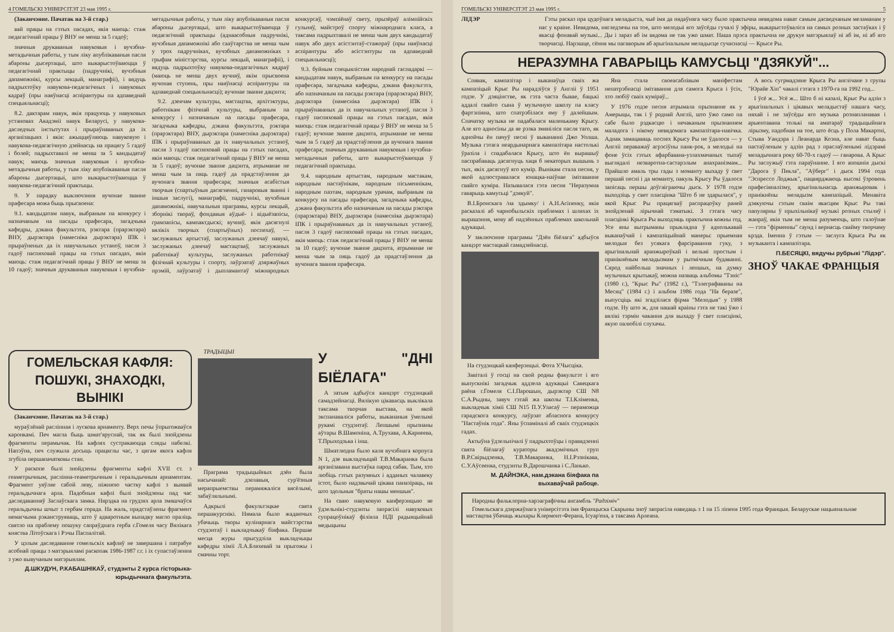4 ГОМЕЛЬСКІ УНІВЕРСІТЭТ 23 мая 1995 г.
(Заканчэнне. Пачатак на 3-й стар.)
вай працы на гэтых пасадах, якія маюць: стаж педагагічнай працы ў ВНУ не менш за 5 гадоў;
значныя друкаваныя навуковыя і вучэбна-метадычныя работы, у тым ліку апублікаваныя пасля абароны дысертацыі, што выкарыстоўваюцца ў педагагічнай практыцы (падручнікі, вучэбныя дапаможнікі, курсы лекцый, манаграфіі), і вядуць падрыхтоўку навукова-педагагічных і навуковых кадраў (пры наяўнасці аспірантуры па адпаведнай спецыяльнасці);
8.2. дактарам навук, якія працуюць у навуковых установах Акадэміі навук Беларусі, у навукова-даследчых інстытутах і прыраўнаваных да іх арганізацыях і якія: ажыццяўляюць навуковую і навукова-педагагічную дзейнасць на працягу 5 гадоў і болей; падрыхтавалі не менш за 5 кандыдатаў навук; маюць значныя навуковыя і вучэбна-метадычныя работы, у тым ліку апублікаваныя пасля абароны дысертацыі, што выкарыстоўваюцца ў навукова-педагагічнай практыцы.
9. У парадку выключэння вучонае званне прафесара можа быць прысвоена:
9.1. кандыдатам навук, выбраным па конкурсу і назначаным на пасады прафесара, загадчыка кафедры, дэкана факультэта, рэктара (прарэктара) ВНУ, дырэктара (намесніка дырэктара) ІПК і прыраўненых да іх навучальных устаноў, пасля 3 гадоў паспяховай працы на гэтых пасадах, якія маюць: стаж педагагічнай працы ў ВНУ не менш за 10 гадоў; значныя друкаваныя навуковыя і вучэбна-метадычныя работы, у тым ліку апублікаваныя пасля абароны дысертацыі, што выкарыстоўваюцца ў педагагічнай практыцы (аднаасобныя падручнікі, вучэбныя дапаможнікі або сааўтарства не менш чым у трох падручніках, вучэбных дапаможніках з грыфам міністэрства, курсы лекцый, манаграфіі), і вядуць падрыхтоўку навукова-педагагічных кадраў (маюць не менш двух вучняў, якім прысвоена вучоная ступень, пры наяўнасці аспірантуры па адпаведнай спецыяльнасці); вучонае званне дацэнта;
9.2. дзеячам культуры, мастацтва, архітэктуры, работнікам фізічнай культуры, выбраным па конкурсу і назначаным на пасады прафесара, загадчыка кафедры, дэкана факультэта, рэктара (прарэктара) ВНУ, дырэктара (намесніка дырэктара) ІПК і прыраўнаваных да іх навучальных устаноў, пасля 3 гадоў паспяховай працы на гэтых пасадах, якія маюць: стаж педагагічнай працы ў ВНУ не менш за 5 гадоў; вучонае званне дацэнта, атрыманае не менш чым за пяць гадоў да прадстаўлення да вучонага звання прафесара; значныя асабістыя творчыя (спартыўныя дасягненні, ганаровыя званні і іншыя заслугі), манаграфіі, падручнікі, вучэбныя дапаможнікі, навучальныя праграмы, курсы лекцый, зборнікі твораў, фондавыя аўдыё- і відыёзапісы, грамзапісы, кампактдыскі; вучняў, якія дасягнулі вялікіх творчых (спартыўных) поспехаў, — заслужаных артыстаў, заслужаных дзеячаў навукі, заслужаных дзеячаў мастацтваў, заслужаных работнікаў культуры, заслужаных работнікаў фізічнай культуры і спорту, лаўрэатаў дзяржаўных прэмій, лаўрэатаў і дыпламантаў міжнародных конкурсаў, чэмпіёнаў свету, прызёраў алімпійскіх гульняў, майстроў спорту міжнароднага класа, а таксама падрыхтавалі не менш чым двух кандыдатаў навук або двух асістэнтаў-стажораў (пры наяўнасці аспірантуры або асістэнтуры па адпаведнай спецыяльнасці);
9.3. буйным спецыялістам народнай гаспадаркі — кандыдатам навук, выбраным па конкурсу на пасады прафесара, загадчыка кафедры, дэкана факультэта, або назначаным на пасады рэктара (прарэктара) ВНУ, дырэктара (намесніка дырэктара) ІПК і прыраўнаваных да іх навучальных устаноў, пасля 3 гадоў паспяховай працы на гэтых пасадах, якія маюць: стаж педагагічнай працы ў ВНУ не менш за 5 гадоў; вучонае званне дацэнта, атрыманае не менш чым за 5 гадоў да прадстаўлення да вучонага звання прафесара; значныя друкаваныя навуковыя і вучэбна-метадычныя работы, што выкарыстоўваюцца ў педагагічнай практыцы.
9.4. народным артыстам, народным мастакам, народным настаўнікам, народным пісьменнікам, народным паэтам, народным урачам, выбраным па конкурсу на пасады прафесара, загадчыка кафедры, дэкана факультэта або назначаным на пасады рэктара (прарэктара) ВНУ, дырэктара (намесніка дырэктара) ІПК і прыраўнаваных да іх навучальных устаноў, пасля 3 гадоў паспяховай працы на гэтых пасадах, якія маюць: стаж педагагічнай працы ў ВНУ не менш за 10 гадоў; вучонае званне дацэнта, атрыманае не менш чым за пяць гадоў да прадстаўлення да вучонага звання прафесара.
ГОМЕЛЬСКАЯ КАФЛЯ: ПОШУКІ, ЗНАХОДКІ, ВЫНІКІ
(Заканчэнне. Пачатак на 3-й стар.)
мураўлёнай раслінная і лускова арнаменту. Верх печы ўпрыгожваўся каронкамі. Печ магла быць шмат'яруснай, так як былі знойдзены фрагменты перамычак. На кафлях сустракаюцца сляды пабелкі. Напэўна, печ служыла досыць працяглы час, з цягам якога кафля згубіла першапачатковы стан.
У раскопе былі знойдзены фрагменты кафлі XVII ст. з геаметрычным, раслінна-геаметрычным і геральдычным арнаментам. Фрагмент уяўляе сабой леву, ніжнюю частку кафлі з выявай геральдычнага арла. Падобныя кафлі былі знойдзены пад час даследаванняў Заслаўскага замка. Нярэдка на грудзях арла змяшчаўся геральдычны шчыт з гербам горада. На жаль, прадстаўлены фрагмент немагчыма рэканструяваць, што ў адваротным выпадку магло праліць святло на праблему пошуку сапраўднага герба г.Гомеля часу Вялікага княства Літоўскага і Рэчы Паспалітай.
У цэлым даследаванне гомельскіх кафляў не завершана і патрабуе асобнай працы з матэрыяламі раскопак 1986-1987 г.г. і іх супастаўлення з ужо вывучаным матэрыялам.
Д.ШКУДУН, Р.КАБАШНІКАЎ, студэнты 2 курса гісторыка-юрыдычнага факультэта.
ТРАДЫЦЫІ
Праграма традыцыйных дзён была насычанай: дзелавыя, сур'ёзныя мерапрыемствы перамяжаліся вясёлымі, забаўляльнымі.
Адкрылі факультэцкае свята першакурснікі. Нямала было жадаючых убачыць творы кулінарнага майстэрства студэнтаў і выкладчыкаў біяфака. Першае месца журы прысудзіла выкладчыцы кафедры хіміі Л.А.Бляхевай за прыгожы і смачны торт.
У "ДНІ БІЁЛАГА"
А затым адбыўся канцэрт студэнцкай самадзейнасці. Вялікую цікавасць выклікала таксама творчая выстава, на якой экспанаваліся работы, выкананыя ўмелымі рукамі студэнтаў. Лепшымі прызнаны аўтары В.Шамоніна, А.Трухава, А.Карнеева, Т.Прыходзька і інш.
Шматлюдна было каля вучэбнага корпуса N 1, дзе выкладчыцай Т.В.Макаранка была арганізавана выстаўка парод сабак. Тым, хто любіць гэтых разумных і адданых чалавеку істот, было надзвычай цікава паназіраць, на што здольныя "браты нашы меншыя".
На сваю навуковую канферэнцыю яе ўдзельнікі-студэнты запрасілі навуковых супрацоўнікаў філіяла НДІ радыяцыйнай медыцыны
ГОМЕЛЬСКІ УНІВЕРСІТЭТ 23 мая 1995 г. 5
ЛІДЭР Гэты расказ пра цудоўнага меладыста, чыё імя да нядаўняга часу было практычна невядома нават самым дасведчаным меламанам у нас у краіне. Невядома, нягледзячы на тое, што мелодыі яго заўсёды гучалі ў эфіры, выкарыстоўваліся на самых розных застаўках і ў якасці фонавай музыкі... Ды і зараз аб ім вядома не так ужо шмат. Наша прэса практычна не друкуе матэрыялаў ні аб ім, ні аб яго творчасці. Нарэшце, сёння мы пагаворым аб арыгінальным меладысце сучаснасці — Крысе Ры.
НЕРАЗУМНА ГАВАРЫЦЬ КАМУСЬЦІ "ДЗЯКУЙ"...
Спявак, кампазітар і выканаўца сваіх жа кампазіцый Крыс Ры нарадзіўся ў Англіі ў 1951 годзе. У дзяцінстве, як гэта часта бывае, бацькі аддалі свайго сына ў музычную школу па класу фартэпіяна, што спатрэбілася яму ў далейшым. Спачатку музыка не падабалася маленькаму Крысу. Але яго адносіны да яе рэзка змяніліся пасля таго, як аднойчы ён пачуў песні ў выкананні Джо Уолша. Музыка гэтага неардынарнага кампазітара настолькі ўразіла і спадабалася Крысу, што ён вырашыў паспрабаваць дасягнуць хаця б некаторых вышынь з тых, якіх дасягнуў яго кумір. Вынікам стала песня, у якой адлюстравалася юнацка-наіўнае імітаванне свайго куміра. Называлася гэта песня "Неразумна гаварыць камусьці "дзякуй".
В.І.Бронскага /на здымку/ і А.Н.Асіпенку, якія расказалі аб чарнобыльскіх праблемах і шляхах іх вырашэння, мову аб надзённых праблемах школьнай адукацыі.
У заключэнне праграмы "Дзён біёлага" адбыўся канцэрт мастацкай самадзейнасці.
На студэнцкай канферэнцыі. Фота У.Чысціка.
Завіталі ў госці на свой родны факультэт і яго выпускнікі загадчык аддзела адукацыі Савецкага раёна г.Гомеля С.І.Парошын, дырэктар СШ N8 С.А.Рыдны, завуч гэтай жа школы Т.І.Кліменка, выкладчык хіміі СШ N15 П.У.Уласаў — пераможца гарадскога конкурсу, лаўрэат абласнога конкурсу "Настаўнік года". Яны ўспаміналі аб сваіх студэнцкіх гадах.
Актыўна ўдзельнічалі ў падрыхтоўцы і правядзенні свята біёлагаў кураторы акадэмічных груп В.Р.Свірыдзенка, Т.В.Макаранка, Н.І.Рэзнікава, С.У.Аўсеенка, студэнты В.Дарошчанка і С.Ланько.
М. ДАЙНЭКА, нам.дэкана біяфака па выхаваўчай рабоце.
Яна стала своеасаблівым маніфестам непатрэбнасці імітавання для самога Крыса і ўсіх, хто любіў сваіх куміраў...
У 1976 годзе песня атрымала прызнанне як у Амерыцы, так і ў роднай Англіі, што ўжо само па сабе было рэдкасцю і нечаканым прызнаннем маладога і нікому невядомага кампазітара-навічка. Аднак замацаваць поспех Крысу Ры не ўдалося — у Англіі пераважаў агрэсіўны панк-рок, а мелодыі на фоне ўсіх гэтых афарбавана-узлахмачаных тыпаў выглядалі незваротна-састарэлым анахранізмам... Прайшло амаль тры гады з моманту выхаду ў свет першай песні і да моманту, пакуль Крысу Ры ўдалося запісаць першы доўгаіграючы дыск. У 1978 годзе выходзіць у свет пласцінка "Што б не здарылася", у якой Крыс Ры працягваў распрацоўку раней знойдзенай лірычнай тэматыкі. З гэтага часу пласцінкі Крыса Ры выходзяць практычна кожны год. Усе яны вытрыманы прыкладна ў аднолькавай выканаўчай і кампазіцыйнай манеры: прыемная мелодыя без усякага фарсіравання гуку, з арыгінальнай аранжыроўкай і вельмі простым і пранікнёным меладызмам у рытмічным будаванні. Сярод найбольш значных і лепшых, на думку музычных крытыкаў, можна назваць альбомы "Тэніс" (1980 г.), "Крыс Ры" (1982 г.), "Тэлеграфаваны на Месяц" (1984 г.) і альбом 1986 года "На беразе", выпусціць які згадзілася фірма "Мелодыя" у 1988 годзе. Ну што ж, для нашай краіны гэта не такі ўжо і вялікі тэрмін чакання для выхаду ў свет пласцінкі, якую палюбілі слухачы.
А вось сугрмадзяне Крыса Ры англічане з групы "Юрайе Хіп" чакалі гэтага з 1970-га па 1992 год...
І ўсё ж... Усё ж... Што б ні казалі, Крыс Ры адзін з арыгінальных і цікавых меладыстаў нашага часу, няхай і не заўсёды яго музыка рознапланавая і арыентавана толькі на аматараў традыцыйнага лірызму, падобная на тое, што ёсць у Пола Макартні, Стыва Уандэра і Леанарда Коэна, але нават быць пастаўленым у адзін рад з праслаўленымі лідэрамі меладычнага року 60-70-х гадоў — ганарова. А Крыс Ры заслужыў гэта параўнанне. І яго апошнія дыскі "Дарога ў Пекла", "Аўберг" і дыск 1994 года "Эспрессо Лоджык", пацвярджаюць высокі ўзровень прафесіяналізму, арыгінальнасць аранжыровак і пранікнёны меладызм кампазіцый. Менавіта дзякуючы гэтым сваім якасцям Крыс Ры такі папулярны ў прыхільнікаў музыкі розных стыляў і жанраў, якія тым не менш разумеюць, што галоўнае — гэта "фірменны" саунд і вернасць свайму творчаму крэда. Іменна ў гэтым — заслуга Крыса Ры як музыканта і кампазітара.
П.БЕСЯЦКІ, вядучы рубрыкі "Лідэр".
ЗНОЎ ЧАКАЕ ФРАНЦЫЯ
Народны фальклорна-харэаграфічны ансамбль "Радзіміч"
Гомельскага дзяржаўнага універсітэта імя Францыска Скарыны зноў запрасіла наведаць з 1 па 15 ліпеня 1995 года Францыя. Беларускае нацыянальнае мастацтва ўбачаць жыхары Клермонт-Ферана, Ісуар'ена, а таксама Арлеана.